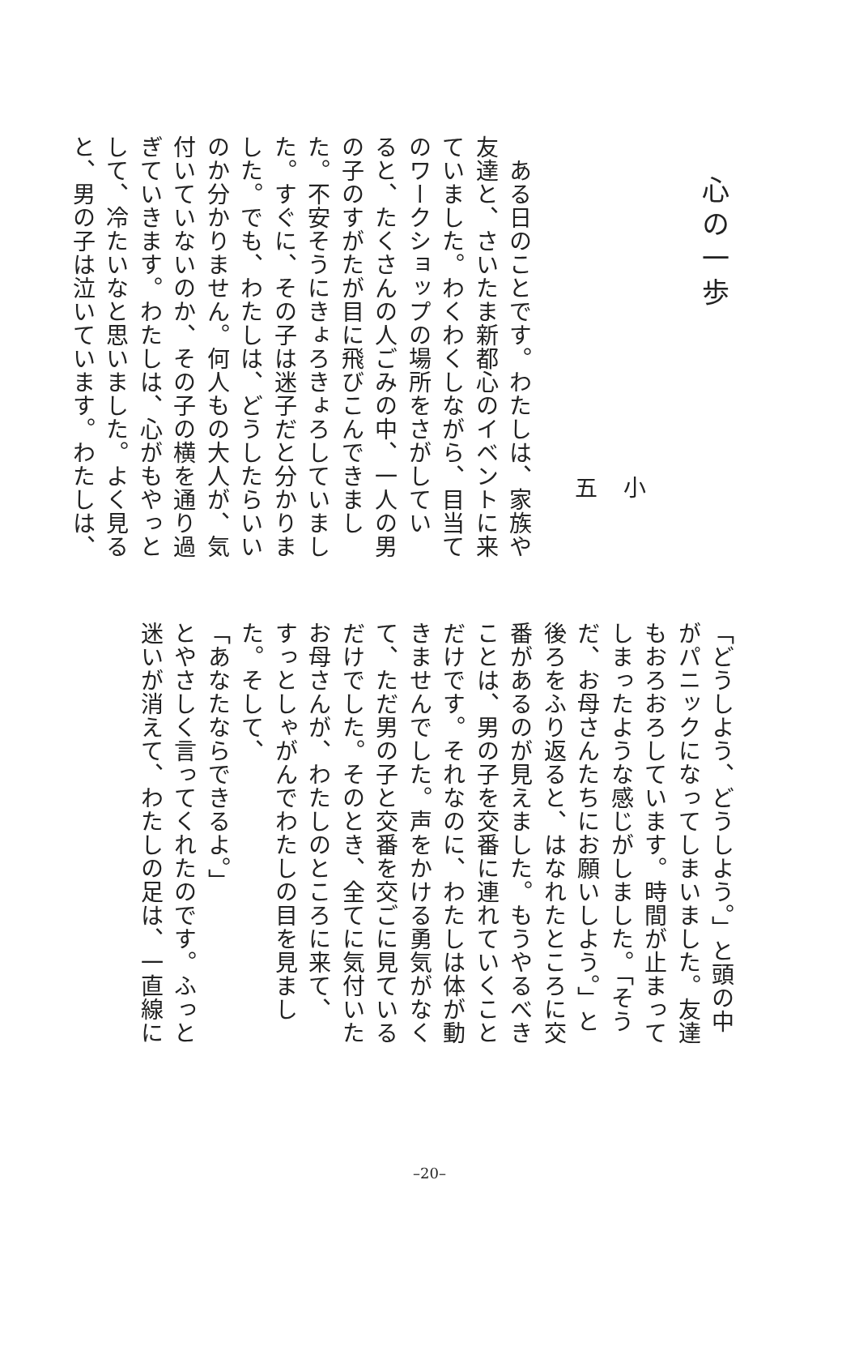心の一歩
小 五
　ある日のことです。わたしは、家族や
友達と、さいたま新都心のイベントに来
ていました。わくわくしながら、目当て
のワークショップの場所をさがしてい
ると、たくさんの人ごみの中、一人の男
の子のすがたが目に飛びこんできまし
た。不安そうにきょろきょろしていまし
た。すぐに、その子は迷子だと分かりま
した。でも、わたしは、どうしたらいい
のか分かりません。何人もの大人が、気
付いていないのか、その子の横を通り過
ぎていきます。わたしは、心がもやっと
して、冷たいなと思いました。よく見る
と、男の子は泣いています。わたしは、
「どうしよう、どうしよう。」と頭の中
がパニックになってしまいました。友達
もおろおろしています。時間が止まって
しまったような感じがしました。「そう
だ、お母さんたちにお願いしよう。」と
後ろをふり返ると、はなれたところに交
番があるのが見えました。もうやるべき
ことは、男の子を交番に連れていくこと
だけです。それなのに、わたしは体が動
きませんでした。声をかける勇気がなく
て、ただ男の子と交番を交ごに見ている
だけでした。そのとき、全てに気付いた
お母さんが、わたしのところに来て、
すっとしゃがんでわたしの目を見まし
た。そして、
「あなたならできるよ。」
とやさしく言ってくれたのです。ふっと
迷いが消えて、わたしの足は、一直線に
–20–